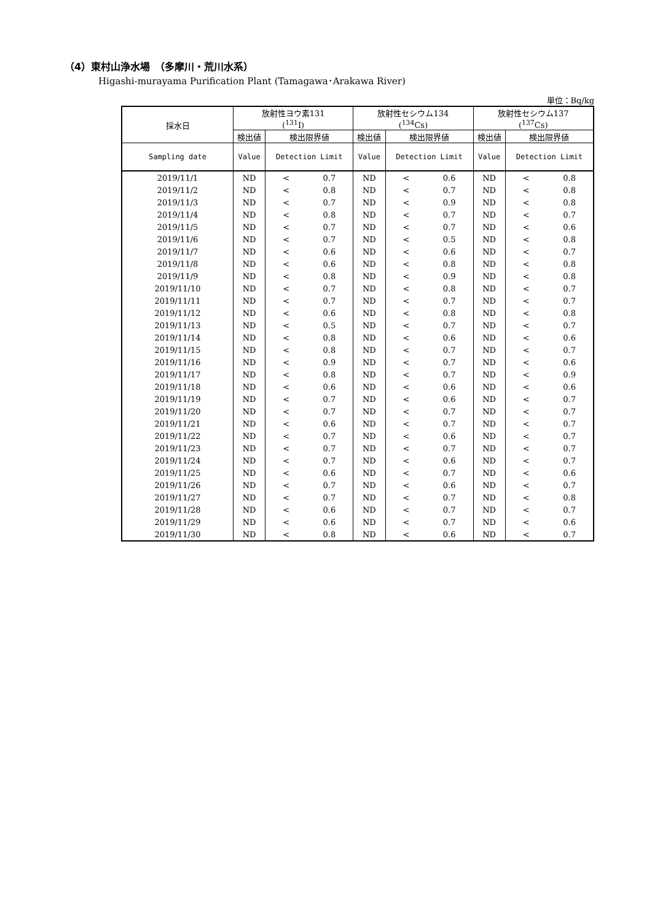（4）東村山浄水場　（多摩川・荒川水系）
Higashi-murayama Purification Plant (Tamagawa･Arakawa River)
単位：Bq/kg
| 採水日 | 放射性ヨウ素131 (<sup>131</sup>I) | | | 放射性セシウム134 (<sup>134</sup>Cs) | | | 放射性セシウム137 (<sup>137</sup>Cs) | | |
| --- | --- | --- | --- | --- | --- | --- | --- | --- | --- |
| | 検出値 | 検出限界値 | | 検出値 | 検出限界値 | | 検出値 | 検出限界値 | |
| Sampling date | Value | Detection Limit | | Value | Detection Limit | | Value | Detection Limit | |
| 2019/11/1 | ND | < | 0.7 | ND | < | 0.6 | ND | < | 0.8 |
| 2019/11/2 | ND | < | 0.8 | ND | < | 0.7 | ND | < | 0.8 |
| 2019/11/3 | ND | < | 0.7 | ND | < | 0.9 | ND | < | 0.8 |
| 2019/11/4 | ND | < | 0.8 | ND | < | 0.7 | ND | < | 0.7 |
| 2019/11/5 | ND | < | 0.7 | ND | < | 0.7 | ND | < | 0.6 |
| 2019/11/6 | ND | < | 0.7 | ND | < | 0.5 | ND | < | 0.8 |
| 2019/11/7 | ND | < | 0.6 | ND | < | 0.6 | ND | < | 0.7 |
| 2019/11/8 | ND | < | 0.6 | ND | < | 0.8 | ND | < | 0.8 |
| 2019/11/9 | ND | < | 0.8 | ND | < | 0.9 | ND | < | 0.8 |
| 2019/11/10 | ND | < | 0.7 | ND | < | 0.8 | ND | < | 0.7 |
| 2019/11/11 | ND | < | 0.7 | ND | < | 0.7 | ND | < | 0.7 |
| 2019/11/12 | ND | < | 0.6 | ND | < | 0.8 | ND | < | 0.8 |
| 2019/11/13 | ND | < | 0.5 | ND | < | 0.7 | ND | < | 0.7 |
| 2019/11/14 | ND | < | 0.8 | ND | < | 0.6 | ND | < | 0.6 |
| 2019/11/15 | ND | < | 0.8 | ND | < | 0.7 | ND | < | 0.7 |
| 2019/11/16 | ND | < | 0.9 | ND | < | 0.7 | ND | < | 0.6 |
| 2019/11/17 | ND | < | 0.8 | ND | < | 0.7 | ND | < | 0.9 |
| 2019/11/18 | ND | < | 0.6 | ND | < | 0.6 | ND | < | 0.6 |
| 2019/11/19 | ND | < | 0.7 | ND | < | 0.6 | ND | < | 0.7 |
| 2019/11/20 | ND | < | 0.7 | ND | < | 0.7 | ND | < | 0.7 |
| 2019/11/21 | ND | < | 0.6 | ND | < | 0.7 | ND | < | 0.7 |
| 2019/11/22 | ND | < | 0.7 | ND | < | 0.6 | ND | < | 0.7 |
| 2019/11/23 | ND | < | 0.7 | ND | < | 0.7 | ND | < | 0.7 |
| 2019/11/24 | ND | < | 0.7 | ND | < | 0.6 | ND | < | 0.7 |
| 2019/11/25 | ND | < | 0.6 | ND | < | 0.7 | ND | < | 0.6 |
| 2019/11/26 | ND | < | 0.7 | ND | < | 0.6 | ND | < | 0.7 |
| 2019/11/27 | ND | < | 0.7 | ND | < | 0.7 | ND | < | 0.8 |
| 2019/11/28 | ND | < | 0.6 | ND | < | 0.7 | ND | < | 0.7 |
| 2019/11/29 | ND | < | 0.6 | ND | < | 0.7 | ND | < | 0.6 |
| 2019/11/30 | ND | < | 0.8 | ND | < | 0.6 | ND | < | 0.7 |